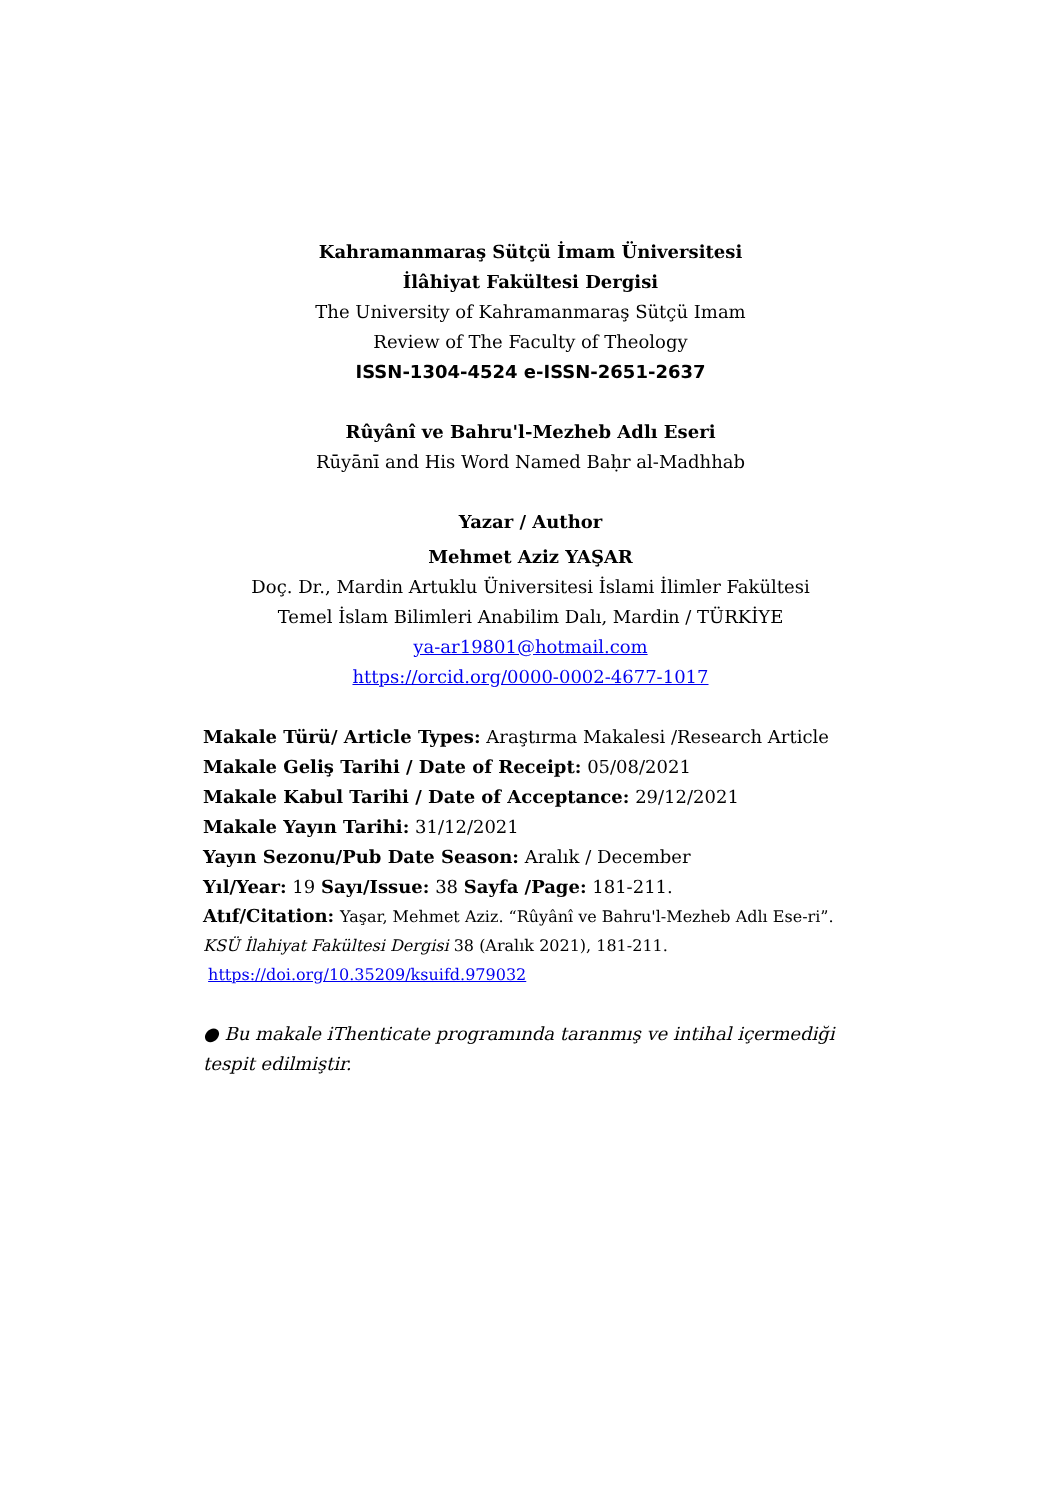Kahramanmaraş Sütçü İmam Üniversitesi
İlâhiyat Fakültesi Dergisi
The University of Kahramanmaraş Sütçü Imam
Review of The Faculty of Theology
ISSN-1304-4524 e-ISSN-2651-2637
Rûyânî ve Bahru'l-Mezheb Adlı Eseri
Rūyānī and His Word Named Baḥr al-Madhhab
Yazar / Author
Mehmet Aziz YAŞAR
Doç. Dr., Mardin Artuklu Üniversitesi İslami İlimler Fakültesi
Temel İslam Bilimleri Anabilim Dalı, Mardin / TÜRKİYE
ya-ar19801@hotmail.com
https://orcid.org/0000-0002-4677-1017
Makale Türü/ Article Types: Araştırma Makalesi /Research Article
Makale Geliş Tarihi / Date of Receipt: 05/08/2021
Makale Kabul Tarihi / Date of Acceptance: 29/12/2021
Makale Yayın Tarihi: 31/12/2021
Yayın Sezonu/Pub Date Season: Aralık / December
Yıl/Year: 19 Sayı/Issue: 38 Sayfa /Page: 181-211.
Atıf/Citation: Yaşar, Mehmet Aziz. “Rûyânî ve Bahru'l-Mezheb Adlı Ese-ri”. KSÜ İlahiyat Fakültesi Dergisi 38 (Aralık 2021), 181-211.
https://doi.org/10.35209/ksuifd.979032
● Bu makale iThenticate programında taranmış ve intihal içermediği tespit edilmiştir.